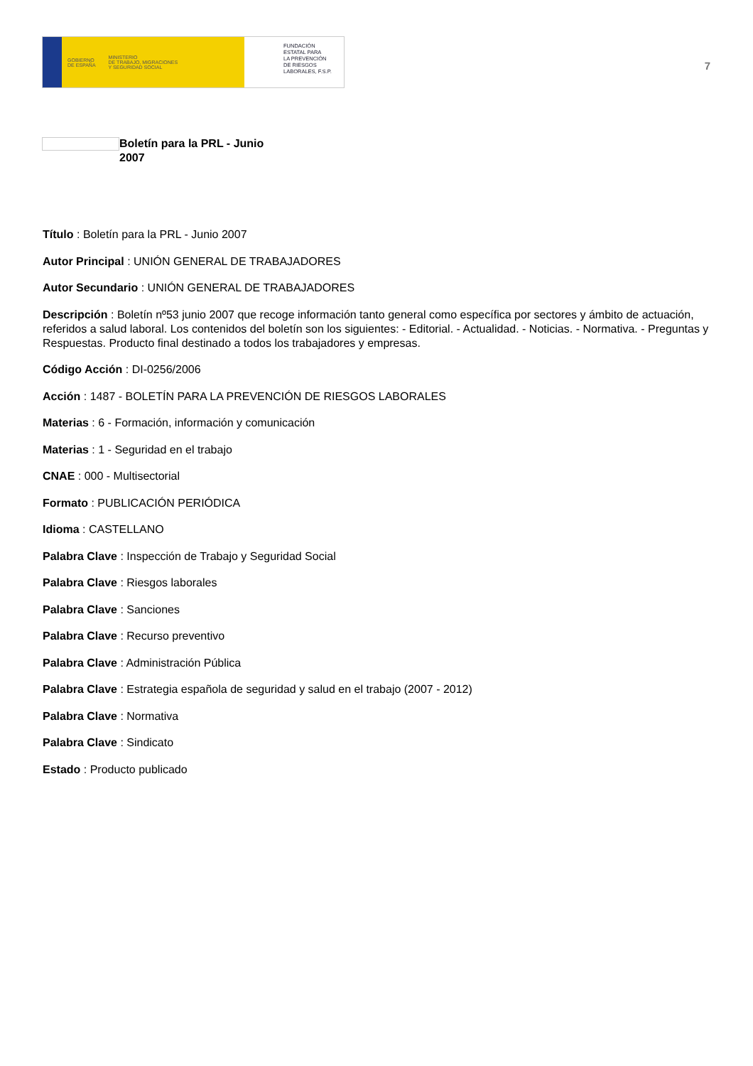GOBIERNO
DE ESPAÑA MINISTERIO
DE TRABAJO, MIGRACIONES
Y SEGURIDAD SOCIAL
FUNDACIÓN
ESTATAL PARA
LA PREVENCIÓN
DE RIESGOS
LABORALES, F.S.P.
7
Boletín para la PRL - Junio 2007
Título : Boletín para la PRL - Junio 2007
Autor Principal : UNIÓN GENERAL DE TRABAJADORES
Autor Secundario : UNIÓN GENERAL DE TRABAJADORES
Descripción : Boletín nº53 junio 2007 que recoge información tanto general como específica por sectores y ámbito de actuación, referidos a salud laboral. Los contenidos del boletín son los siguientes: - Editorial. - Actualidad. - Noticias. - Normativa. - Preguntas y Respuestas. Producto final destinado a todos los trabajadores y empresas.
Código Acción : DI-0256/2006
Acción : 1487 - BOLETÍN PARA LA PREVENCIÓN DE RIESGOS LABORALES
Materias : 6 - Formación, información y comunicación
Materias : 1 - Seguridad en el trabajo
CNAE : 000 - Multisectorial
Formato : PUBLICACIÓN PERIÓDICA
Idioma : CASTELLANO
Palabra Clave : Inspección de Trabajo y Seguridad Social
Palabra Clave : Riesgos laborales
Palabra Clave : Sanciones
Palabra Clave : Recurso preventivo
Palabra Clave : Administración Pública
Palabra Clave : Estrategia española de seguridad y salud en el trabajo (2007 - 2012)
Palabra Clave : Normativa
Palabra Clave : Sindicato
Estado : Producto publicado